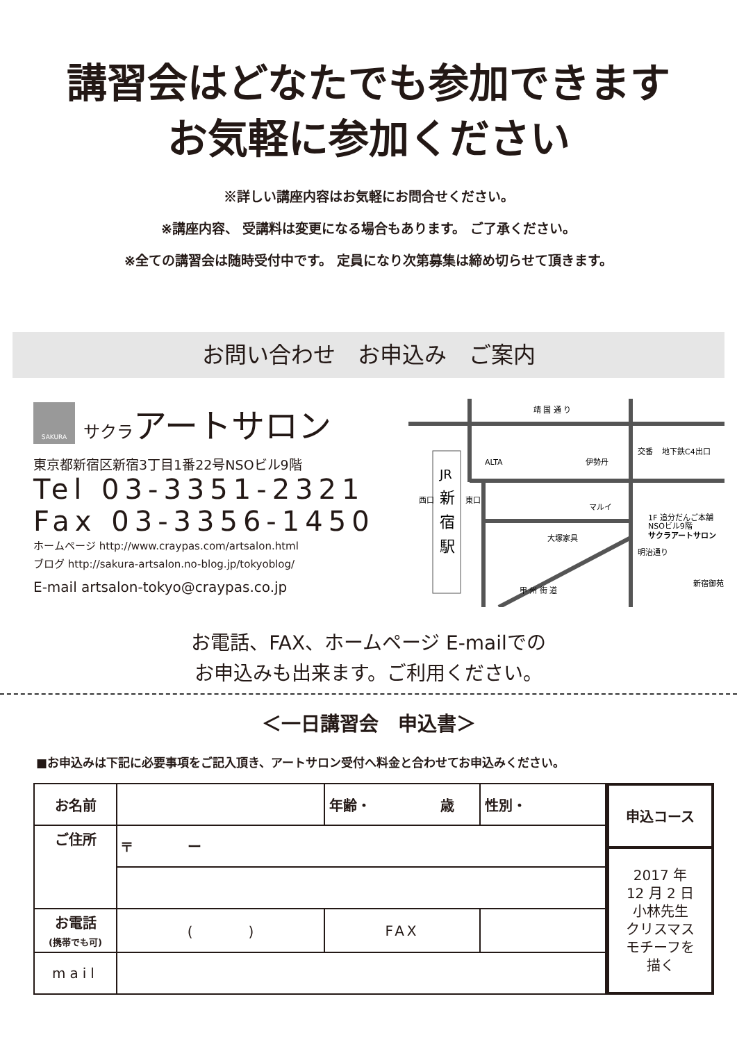講習会はどなたでも参加できます
お気軽に参加ください
※詳しい講座内容はお気軽にお問合せください。
※講座内容、 受講料は変更になる場合もあります。 ご了承ください。
※全ての講習会は随時受付中です。 定員になり次第募集は締め切らせて頂きます。
お問い合わせ　お申込み　ご案内
SAKURA
サクラアートサロン
東京都新宿区新宿3丁目1番22号NSOビル9階
Tel 03-3351-2321
Fax 03-3356-1450
ホームページ http://www.craypas.com/artsalon.html
ブログ http://sakura-artsalon.no-blog.jp/tokyoblog/
E-mail artsalon-tokyo@craypas.co.jp
靖 国 通 り
ALTA
伊勢丹
交番
地下鉄C4出口
JR
新
宿
駅
西口
東口
マルイ
大塚家具
1F 追分だんご本舗
NSOビル9階
サクラアートサロン
甲 州 街 道
明治通り
新宿御苑
お電話、FAX、ホームページ E-mailでの
お申込みも出来ます。ご利用ください。
＜一日講習会　申込書＞
■お申込みは下記に必要事項をご記入頂き、アートサロン受付へ料金と合わせてお申込みください。
| お名前 | | 年齢・ 歳 | 性別・ |
| ご住所 | 〒 ー | | |
| お電話 (携帯でも可) | ( ) | FAX | |
| mail | | | |
| 申込コース |
| 2017 年 12 月 2 日 小林先生 クリスマス モチーフを 描く |